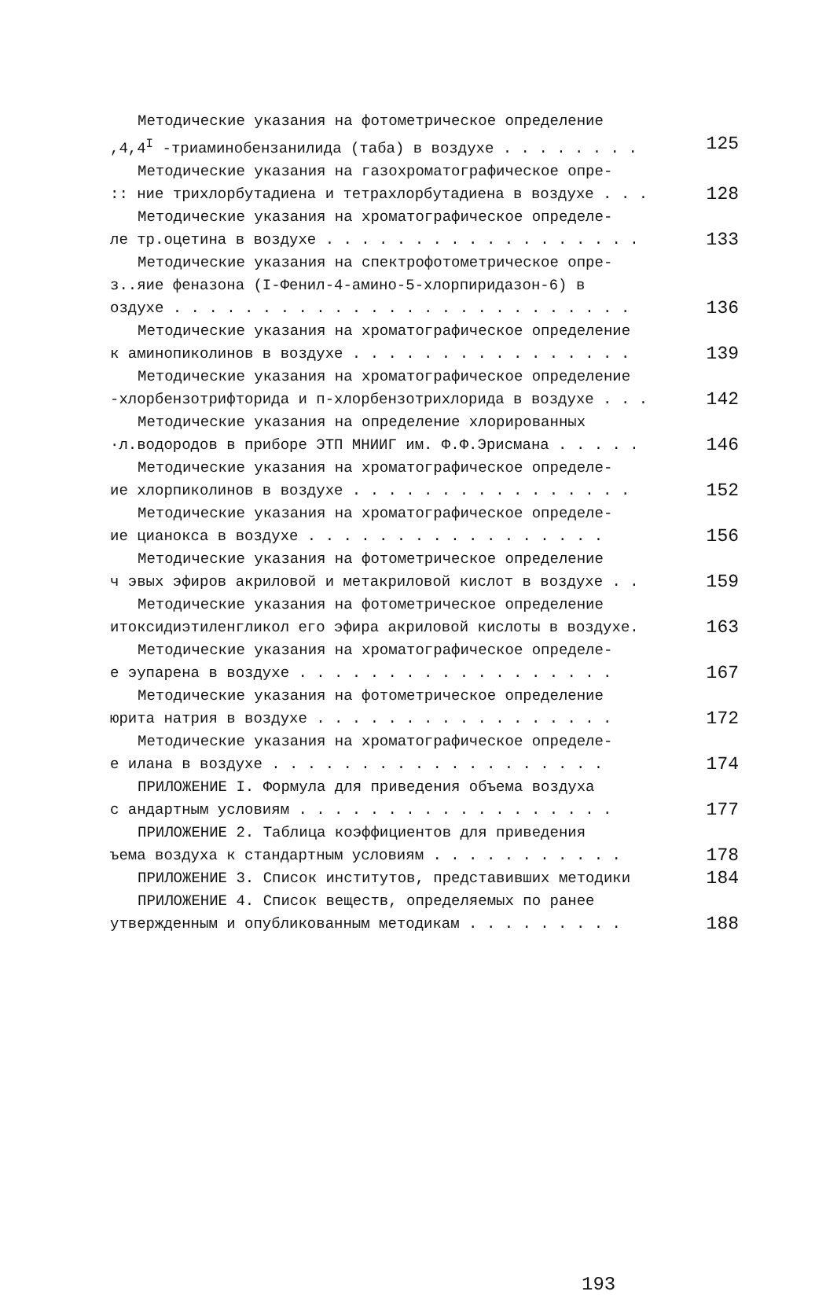Методические указания на фотометрическое определение
,4,4<sup>I</sup> -триаминобензанилида (таба) в воздухе . . . . . . . . 125
Методические указания на газохроматографическое опре-
:: ние трихлорбутадиена и тетрахлорбутадиена в воздухе . . . 128
Методические указания на хроматографическое определе-
ле тр.оцетина в воздухе . . . . . . . . . . . . . . . . . . 133
Методические указания на спектрофотометрическое опре-
з..яие феназона (I-Фенил-4-амино-5-хлорпиридазон-6) в
оздухе . . . . . . . . . . . . . . . . . . . . . . . . . . 136
Методические указания на хроматографическое определение
к аминопиколинов в воздухе . . . . . . . . . . . . . . . . 139
Методические указания на хроматографическое определение
-хлорбензотрифторида и п-хлорбензотрихлорида в воздухе . . . 142
Методические указания на определение хлорированных
·л.водородов в приборе ЭТП МНИИГ им. Ф.Ф.Эрисмана . . . . . 146
Методические указания на хроматографическое определе-
ие хлорпиколинов в воздухе . . . . . . . . . . . . . . . . 152
Методические указания на хроматографическое определе-
ие цианокса в воздухе . . . . . . . . . . . . . . . . . 156
Методические указания на фотометрическое определение
ч эвых эфиров акриловой и метакриловой кислот в воздухе . . 159
Методические указания на фотометрическое определение
итоксидиэтиленгликол его эфира акриловой кислоты в воздухе. 163
Методические указания на хроматографическое определе-
е эупарена в воздухе . . . . . . . . . . . . . . . . . . 167
Методические указания на фотометрическое определение
юрита натрия в воздухе . . . . . . . . . . . . . . . . . 172
Методические указания на хроматографическое определе-
е илана в воздухе . . . . . . . . . . . . . . . . . . . 174
ПРИЛОЖЕНИЕ I. Формула для приведения объема воздуха
с андартным условиям . . . . . . . . . . . . . . . . . . 177
ПРИЛОЖЕНИЕ 2. Таблица коэффициентов для приведения
ъема воздуха к стандартным условиям . . . . . . . . . . . 178
ПРИЛОЖЕНИЕ 3. Список институтов, представивших методики 184
ПРИЛОЖЕНИЕ 4. Список веществ, определяемых по ранее
утвержденным и опубликованным методикам . . . . . . . . . 188
193